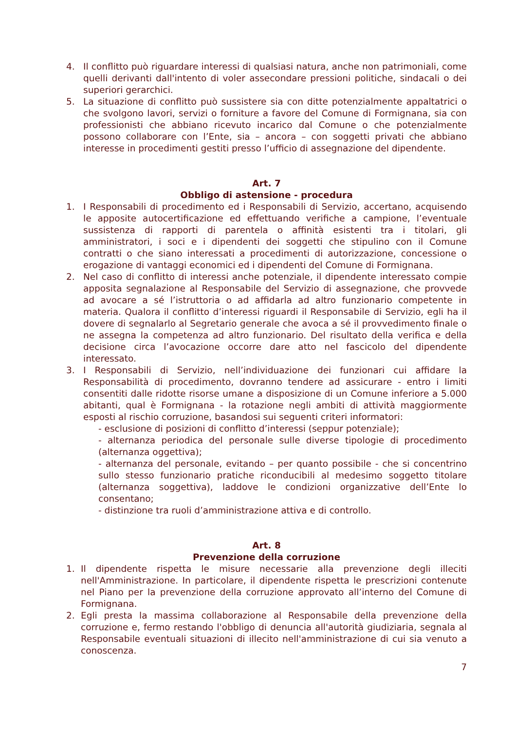4. Il conflitto può riguardare interessi di qualsiasi natura, anche non patrimoniali, come quelli derivanti dall'intento di voler assecondare pressioni politiche, sindacali o dei superiori gerarchici.
5. La situazione di conflitto può sussistere sia con ditte potenzialmente appaltatrici o che svolgono lavori, servizi o forniture a favore del Comune di Formignana, sia con professionisti che abbiano ricevuto incarico dal Comune o che potenzialmente possono collaborare con l’Ente, sia – ancora – con soggetti privati che abbiano interesse in procedimenti gestiti presso l’ufficio di assegnazione del dipendente.
Art. 7
Obbligo di astensione - procedura
1. I Responsabili di procedimento ed i Responsabili di Servizio, accertano, acquisendo le apposite autocertificazione ed effettuando verifiche a campione, l’eventuale sussistenza di rapporti di parentela o affinità esistenti tra i titolari, gli amministratori, i soci e i dipendenti dei soggetti che stipulino con il Comune contratti o che siano interessati a procedimenti di autorizzazione, concessione o erogazione di vantaggi economici ed i dipendenti del Comune di Formignana.
2. Nel caso di conflitto di interessi anche potenziale, il dipendente interessato compie apposita segnalazione al Responsabile del Servizio di assegnazione, che provvede ad avocare a sé l’istruttoria o ad affidarla ad altro funzionario competente in materia. Qualora il conflitto d’interessi riguardi il Responsabile di Servizio, egli ha il dovere di segnalarlo al Segretario generale che avoca a sé il provvedimento finale o ne assegna la competenza ad altro funzionario. Del risultato della verifica e della decisione circa l’avocazione occorre dare atto nel fascicolo del dipendente interessato.
3. I Responsabili di Servizio, nell’individuazione dei funzionari cui affidare la Responsabilità di procedimento, dovranno tendere ad assicurare - entro i limiti consentiti dalle ridotte risorse umane a disposizione di un Comune inferiore a 5.000 abitanti, qual è Formignana - la rotazione negli ambiti di attività maggiormente esposti al rischio corruzione, basandosi sui seguenti criteri informatori:
- esclusione di posizioni di conflitto d’interessi (seppur potenziale);
- alternanza periodica del personale sulle diverse tipologie di procedimento (alternanza oggettiva);
- alternanza del personale, evitando – per quanto possibile - che si concentrino sullo stesso funzionario pratiche riconducibili al medesimo soggetto titolare (alternanza soggettiva), laddove le condizioni organizzative dell’Ente lo consentano;
- distinzione tra ruoli d’amministrazione attiva e di controllo.
Art. 8
Prevenzione della corruzione
1. Il dipendente rispetta le misure necessarie alla prevenzione degli illeciti nell'Amministrazione. In particolare, il dipendente rispetta le prescrizioni contenute nel Piano per la prevenzione della corruzione approvato all’interno del Comune di Formignana.
2. Egli presta la massima collaborazione al Responsabile della prevenzione della corruzione e, fermo restando l'obbligo di denuncia all'autorità giudiziaria, segnala al Responsabile eventuali situazioni di illecito nell'amministrazione di cui sia venuto a conoscenza.
7